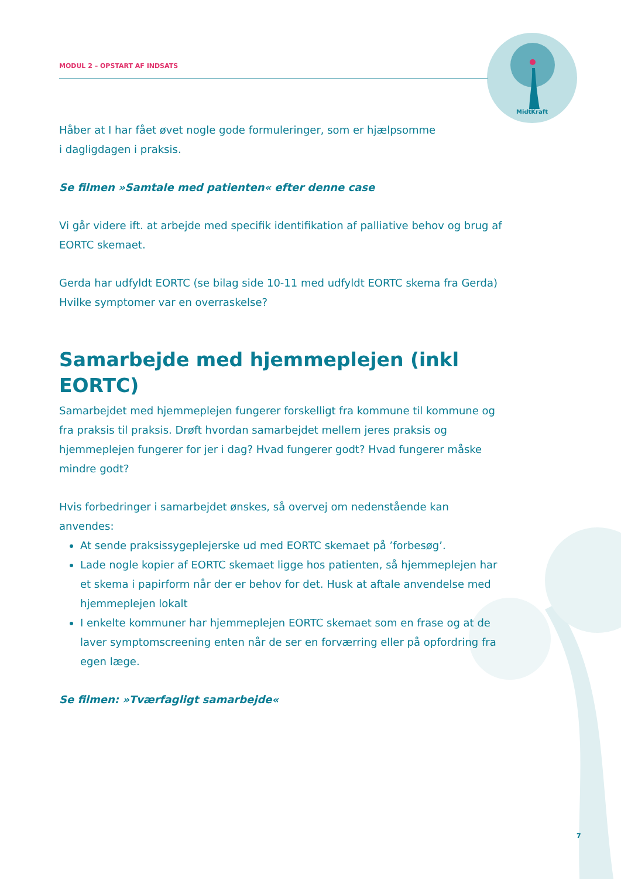MidtKraft
MODUL 2 – OPSTART AF INDSATS
Håber at I har fået øvet nogle gode formuleringer, som er hjælpsomme
i dagligdagen i praksis.
Se filmen »Samtale med patienten« efter denne case
Vi går videre ift. at arbejde med specifik identifikation af palliative behov og brug af EORTC skemaet.
Gerda har udfyldt EORTC (se bilag side 10-11 med udfyldt EORTC skema fra Gerda) Hvilke symptomer var en overraskelse?
Samarbejde med hjemmeplejen (inkl EORTC)
Samarbejdet med hjemmeplejen fungerer forskelligt fra kommune til kommune og fra praksis til praksis. Drøft hvordan samarbejdet mellem jeres praksis og hjemmeplejen fungerer for jer i dag? Hvad fungerer godt? Hvad fungerer måske mindre godt?
Hvis forbedringer i samarbejdet ønskes, så overvej om nedenstående kan anvendes:
At sende praksissygeplejerske ud med EORTC skemaet på ’forbesøg’.
Lade nogle kopier af EORTC skemaet ligge hos patienten, så hjemmeplejen har et skema i papirform når der er behov for det. Husk at aftale anvendelse med hjemmeplejen lokalt
I enkelte kommuner har hjemmeplejen EORTC skemaet som en frase og at de laver symptomscreening enten når de ser en forværring eller på opfordring fra egen læge.
Se filmen: »Tværfagligt samarbejde«
7